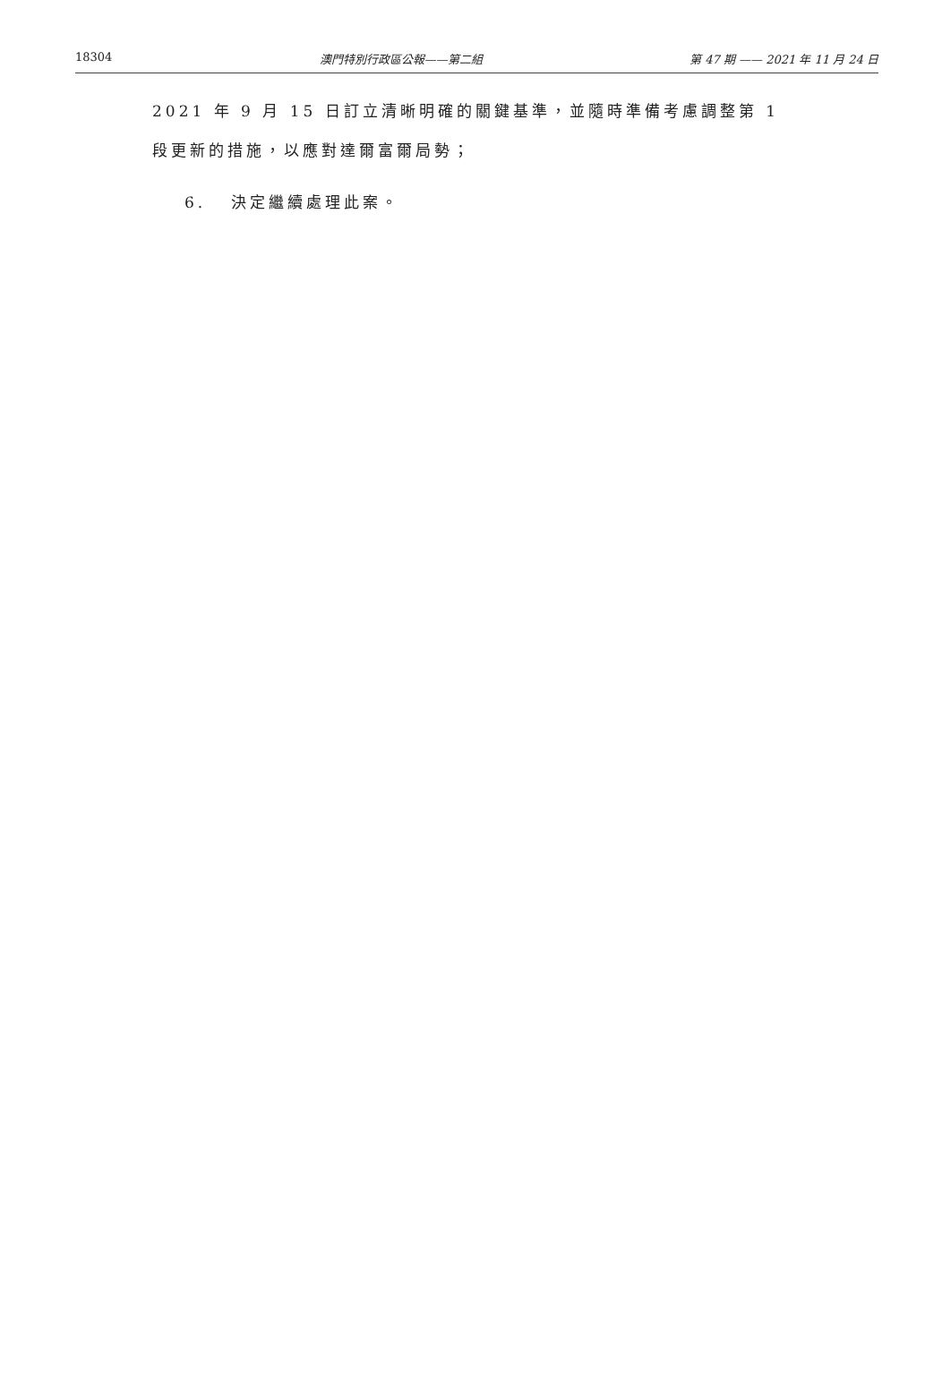18304 澳門特別行政區公報——第二組 第 47 期 —— 2021 年 11 月 24 日
2021 年 9 月 15 日訂立清晰明確的關鍵基準，並隨時準備考慮調整第 1 段更新的措施，以應對達爾富爾局勢；
6. 決定繼續處理此案。